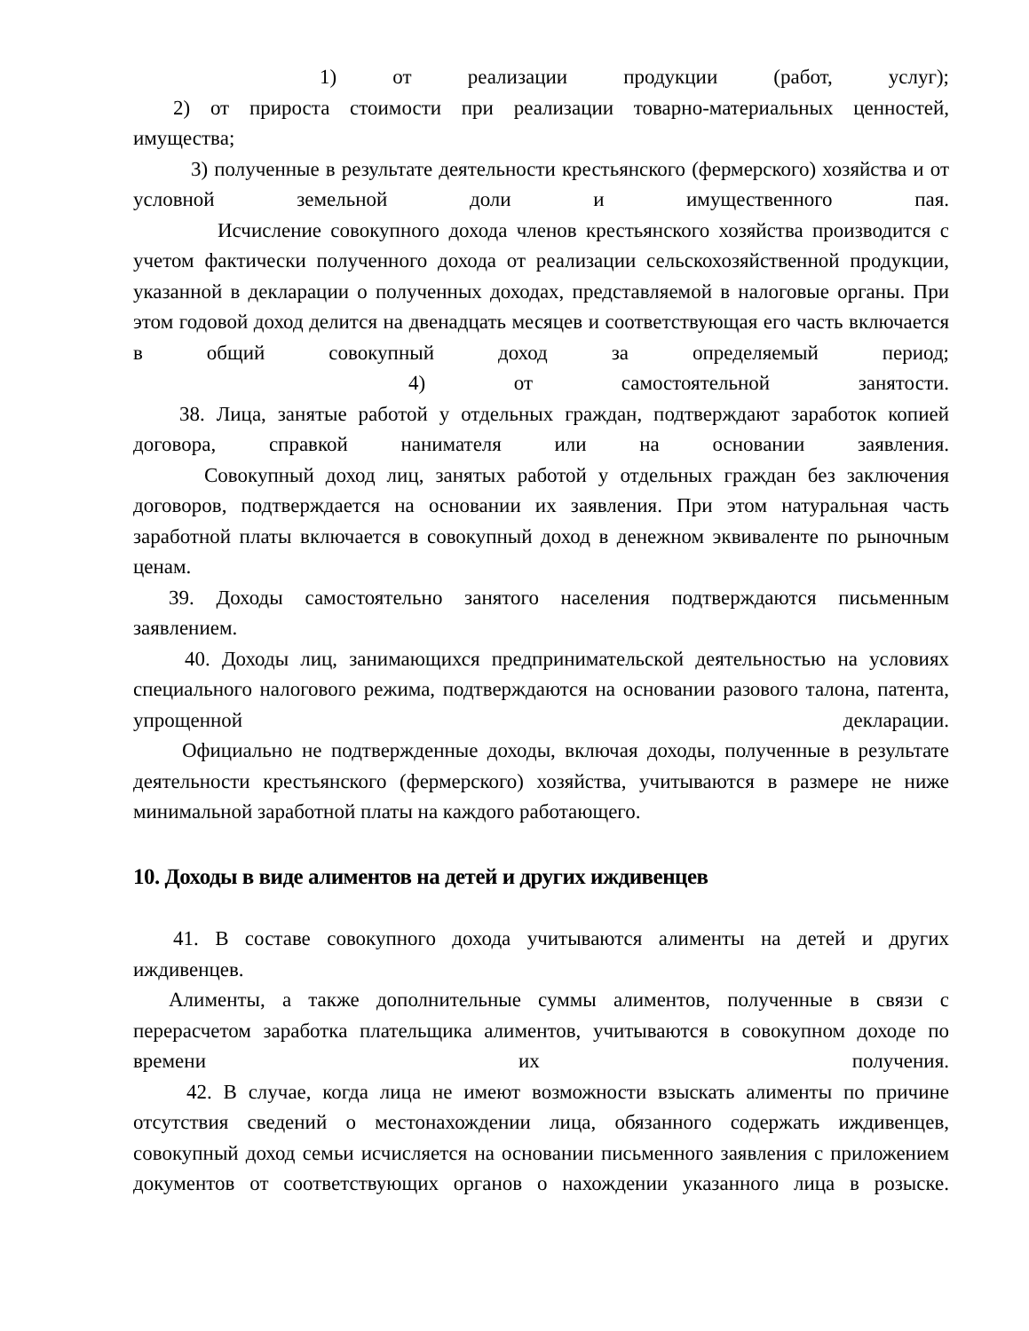1) от реализации продукции (работ, услуг);
2) от прироста стоимости при реализации товарно-материальных ценностей, имущества;
3) полученные в результате деятельности крестьянского (фермерского) хозяйства и от условной земельной доли и имущественного пая.
Исчисление совокупного дохода членов крестьянского хозяйства производится с учетом фактически полученного дохода от реализации сельскохозяйственной продукции, указанной в декларации о полученных доходах, представляемой в налоговые органы. При этом годовой доход делится на двенадцать месяцев и соответствующая его часть включается в общий совокупный доход за определяемый период;
4) от самостоятельной занятости.
38. Лица, занятые работой у отдельных граждан, подтверждают заработок копией договора, справкой нанимателя или на основании заявления.
Совокупный доход лиц, занятых работой у отдельных граждан без заключения договоров, подтверждается на основании их заявления. При этом натуральная часть заработной платы включается в совокупный доход в денежном эквиваленте по рыночным ценам.
39. Доходы самостоятельно занятого населения подтверждаются письменным заявлением.
40. Доходы лиц, занимающихся предпринимательской деятельностью на условиях специального налогового режима, подтверждаются на основании разового талона, патента, упрощенной декларации.
Официально не подтвержденные доходы, включая доходы, полученные в результате деятельности крестьянского (фермерского) хозяйства, учитываются в размере не ниже минимальной заработной платы на каждого работающего.
10. Доходы в виде алиментов на детей и других иждивенцев
41. В составе совокупного дохода учитываются алименты на детей и других иждивенцев.
Алименты, а также дополнительные суммы алиментов, полученные в связи с перерасчетом заработка плательщика алиментов, учитываются в совокупном доходе по времени их получения.
42. В случае, когда лица не имеют возможности взыскать алименты по причине отсутствия сведений о местонахождении лица, обязанного содержать иждивенцев, совокупный доход семьи исчисляется на основании письменного заявления с приложением документов от соответствующих органов о нахождении указанного лица в розыске.